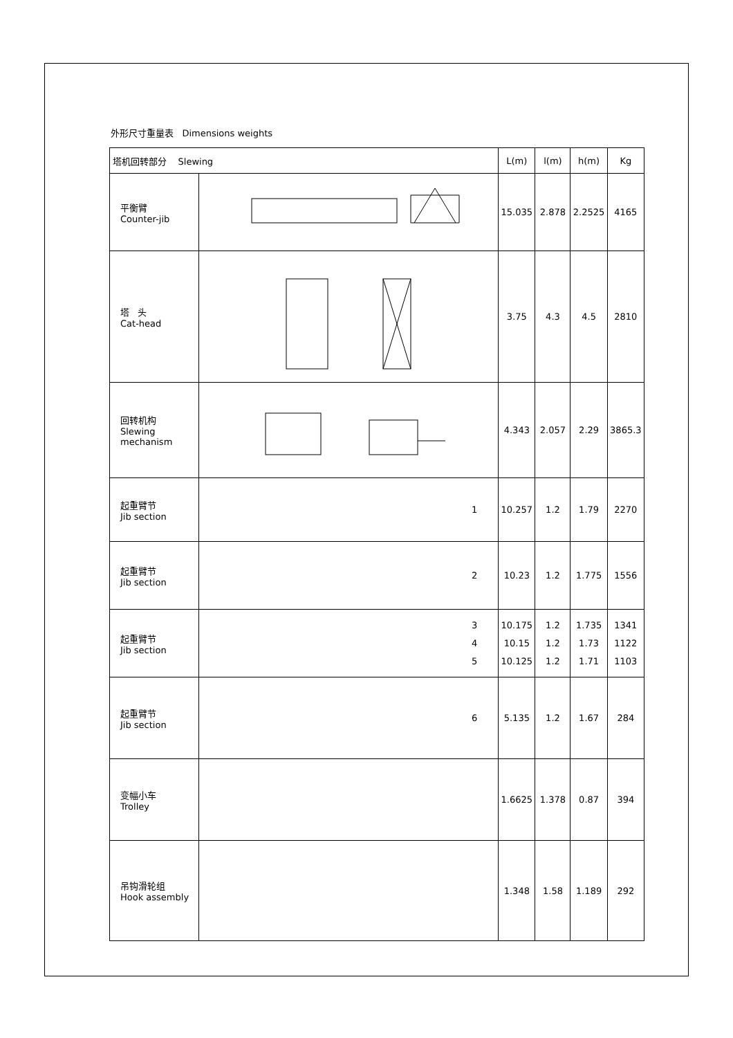外形尺寸重量表 Dimensions weights
| 塔机回转部分 Slewing | | L(m) | l(m) | h(m) | Kg |
| --- | --- | --- | --- | --- | --- |
| 平衡臂 Counter-jib | | 15.035 | 2.878 | 2.2525 | 4165 |
| 塔 头 Cat-head | | 3.75 | 4.3 | 4.5 | 2810 |
| 回转机构 Slewing mechanism | | 4.343 | 2.057 | 2.29 | 3865.3 |
| 起重臂节 Jib section | 1 | 10.257 | 1.2 | 1.79 | 2270 |
| 起重臂节 Jib section | 2 | 10.23 | 1.2 | 1.775 | 1556 |
| 起重臂节 Jib section | 3 4 5 | 10.175 10.15 10.125 | 1.2 1.2 1.2 | 1.735 1.73 1.71 | 1341 1122 1103 |
| 起重臂节 Jib section | 6 | 5.135 | 1.2 | 1.67 | 284 |
| 变幅小车 Trolley | | 1.6625 | 1.378 | 0.87 | 394 |
| 吊钩滑轮组 Hook assembly | | 1.348 | 1.58 | 1.189 | 292 |